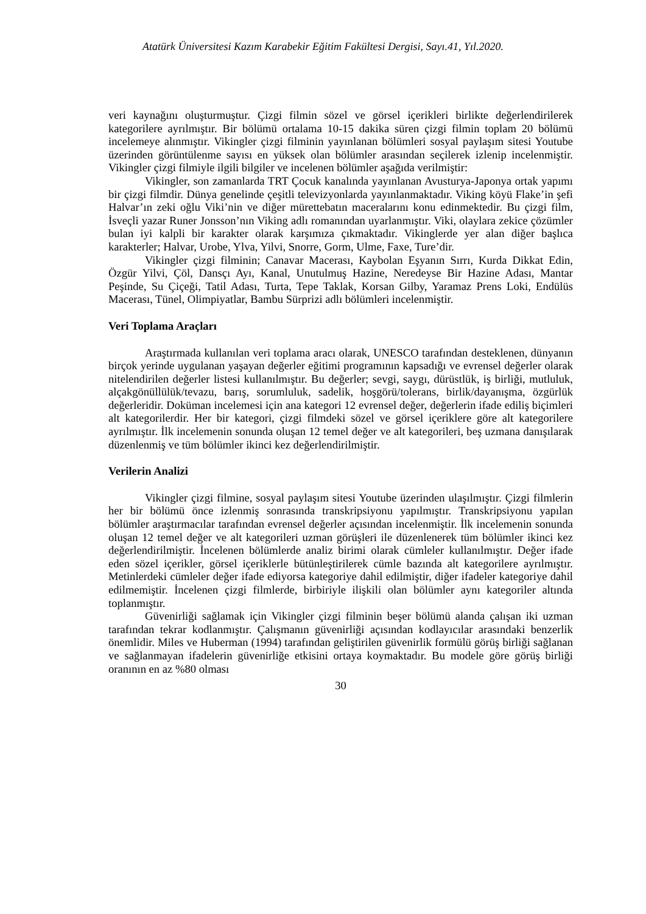Atatürk Üniversitesi Kazım Karabekir Eğitim Fakültesi Dergisi, Sayı.41, Yıl.2020.
veri kaynağını oluşturmuştur. Çizgi filmin sözel ve görsel içerikleri birlikte değerlendirilerek kategorilere ayrılmıştır. Bir bölümü ortalama 10-15 dakika süren çizgi filmin toplam 20 bölümü incelemeye alınmıştır. Vikingler çizgi filminin yayınlanan bölümleri sosyal paylaşım sitesi Youtube üzerinden görüntülenme sayısı en yüksek olan bölümler arasından seçilerek izlenip incelenmiştir. Vikingler çizgi filmiyle ilgili bilgiler ve incelenen bölümler aşağıda verilmiştir:
Vikingler, son zamanlarda TRT Çocuk kanalında yayınlanan Avusturya-Japonya ortak yapımı bir çizgi filmdir. Dünya genelinde çeşitli televizyonlarda yayınlanmaktadır. Viking köyü Flake’in şefi Halvar’ın zeki oğlu Viki’nin ve diğer mürettebatın maceralarını konu edinmektedir. Bu çizgi film, İsveçli yazar Runer Jonsson’nın Viking adlı romanından uyarlanmıştır. Viki, olaylara zekice çözümler bulan iyi kalpli bir karakter olarak karşımıza çıkmaktadır. Vikinglerde yer alan diğer başlıca karakterler; Halvar, Urobe, Ylva, Yilvi, Snorre, Gorm, Ulme, Faxe, Ture’dir.
Vikingler çizgi filminin; Canavar Macerası, Kaybolan Eşyanın Sırrı, Kurda Dikkat Edin, Özgür Yilvi, Çöl, Dansçı Ayı, Kanal, Unutulmuş Hazine, Neredeyse Bir Hazine Adası, Mantar Peşinde, Su Çiçeği, Tatil Adası, Turta, Tepe Taklak, Korsan Gilby, Yaramaz Prens Loki, Endülüs Macerası, Tünel, Olimpiyatlar, Bambu Sürprizi adlı bölümleri incelenmiştir.
Veri Toplama Araçları
Araştırmada kullanılan veri toplama aracı olarak, UNESCO tarafından desteklenen, dünyanın birçok yerinde uygulanan yaşayan değerler eğitimi programının kapsadığı ve evrensel değerler olarak nitelendirilen değerler listesi kullanılmıştır. Bu değerler; sevgi, saygı, dürüstlük, iş birliği, mutluluk, alçakgönüllülük/tevazu, barış, sorumluluk, sadelik, hoşgörü/tolerans, birlik/dayanışma, özgürlük değerleridir. Doküman incelemesi için ana kategori 12 evrensel değer, değerlerin ifade ediliş biçimleri alt kategorilerdir. Her bir kategori, çizgi filmdeki sözel ve görsel içeriklere göre alt kategorilere ayrılmıştır. İlk incelemenin sonunda oluşan 12 temel değer ve alt kategorileri, beş uzmana danışılarak düzenlenmiş ve tüm bölümler ikinci kez değerlendirilmiştir.
Verilerin Analizi
Vikingler çizgi filmine, sosyal paylaşım sitesi Youtube üzerinden ulaşılmıştır. Çizgi filmlerin her bir bölümü önce izlenmiş sonrasında transkripsiyonu yapılmıştır. Transkripsiyonu yapılan bölümler araştırmacılar tarafından evrensel değerler açısından incelenmiştir. İlk incelemenin sonunda oluşan 12 temel değer ve alt kategorileri uzman görüşleri ile düzenlenerek tüm bölümler ikinci kez değerlendirilmiştir. İncelenen bölümlerde analiz birimi olarak cümleler kullanılmıştır. Değer ifade eden sözel içerikler, görsel içeriklerle bütünleştirilerek cümle bazında alt kategorilere ayrılmıştır. Metinlerdeki cümleler değer ifade ediyorsa kategoriye dahil edilmiştir, diğer ifadeler kategoriye dahil edilmemiştir. İncelenen çizgi filmlerde, birbiriyle ilişkili olan bölümler aynı kategoriler altında toplanmıştır.
Güvenirliği sağlamak için Vikingler çizgi filminin beşer bölümü alanda çalışan iki uzman tarafından tekrar kodlanmıştır. Çalışmanın güvenirliği açısından kodlayıcılar arasındaki benzerlik önemlidir. Miles ve Huberman (1994) tarafından geliştirilen güvenirlik formülü görüş birliği sağlanan ve sağlanmayan ifadelerin güvenirliğe etkisini ortaya koymaktadır. Bu modele göre görüş birliği oranının en az %80 olması
30